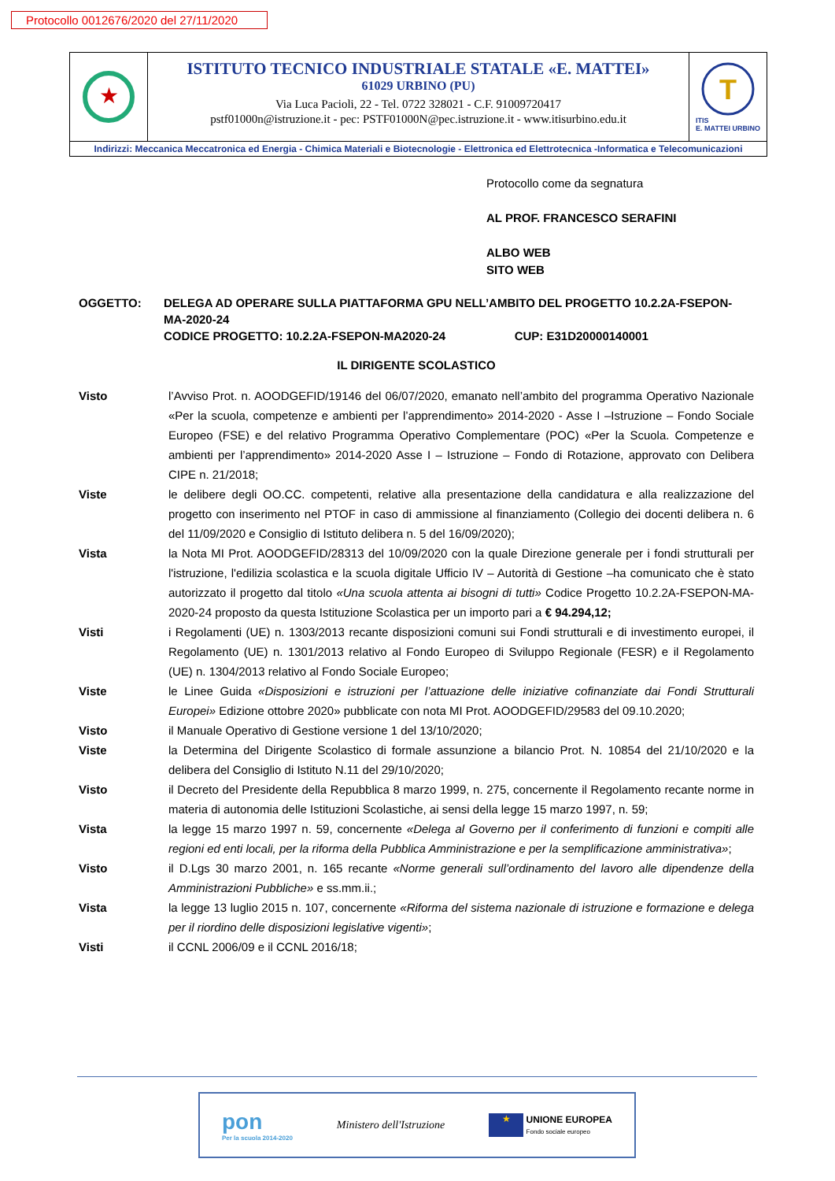Protocollo 0012676/2020 del 27/11/2020
★
ISTITUTO TECNICO INDUSTRIALE STATALE «E. MATTEI»
61029 URBINO (PU)
Via Luca Pacioli, 22 - Tel. 0722 328021 - C.F. 91009720417
pstf01000n@istruzione.it - pec: PSTF01000N@pec.istruzione.it - www.itisurbino.edu.it
T
ITIS
E. MATTEI URBINO
Indirizzi: Meccanica Meccatronica ed Energia - Chimica Materiali e Biotecnologie - Elettronica ed Elettrotecnica -Informatica e Telecomunicazioni
Protocollo come da segnatura
AL PROF. FRANCESCO SERAFINI
ALBO WEB
SITO WEB
OGGETTO: DELEGA AD OPERARE SULLA PIATTAFORMA GPU NELL’AMBITO DEL PROGETTO 10.2.2A-FSEPON-MA-2020-24
CODICE PROGETTO: 10.2.2A-FSEPON-MA2020-24 CUP: E31D20000140001
IL DIRIGENTE SCOLASTICO
Visto l’Avviso Prot. n. AOODGEFID/19146 del 06/07/2020, emanato nell’ambito del programma Operativo Nazionale «Per la scuola, competenze e ambienti per l’apprendimento» 2014-2020 - Asse I –Istruzione – Fondo Sociale Europeo (FSE) e del relativo Programma Operativo Complementare (POC) «Per la Scuola. Competenze e ambienti per l’apprendimento» 2014-2020 Asse I – Istruzione – Fondo di Rotazione, approvato con Delibera CIPE n. 21/2018;
Viste le delibere degli OO.CC. competenti, relative alla presentazione della candidatura e alla realizzazione del progetto con inserimento nel PTOF in caso di ammissione al finanziamento (Collegio dei docenti delibera n. 6 del 11/09/2020 e Consiglio di Istituto delibera n. 5 del 16/09/2020);
Vista la Nota MI Prot. AOODGEFID/28313 del 10/09/2020 con la quale Direzione generale per i fondi strutturali per l'istruzione, l'edilizia scolastica e la scuola digitale Ufficio IV – Autorità di Gestione –ha comunicato che è stato autorizzato il progetto dal titolo «Una scuola attenta ai bisogni di tutti» Codice Progetto 10.2.2A-FSEPON-MA-2020-24 proposto da questa Istituzione Scolastica per un importo pari a € 94.294,12;
Visti i Regolamenti (UE) n. 1303/2013 recante disposizioni comuni sui Fondi strutturali e di investimento europei, il Regolamento (UE) n. 1301/2013 relativo al Fondo Europeo di Sviluppo Regionale (FESR) e il Regolamento (UE) n. 1304/2013 relativo al Fondo Sociale Europeo;
Viste le Linee Guida «Disposizioni e istruzioni per l’attuazione delle iniziative cofinanziate dai Fondi Strutturali Europei» Edizione ottobre 2020» pubblicate con nota MI Prot. AOODGEFID/29583 del 09.10.2020;
Visto il Manuale Operativo di Gestione versione 1 del 13/10/2020;
Viste la Determina del Dirigente Scolastico di formale assunzione a bilancio Prot. N. 10854 del 21/10/2020 e la delibera del Consiglio di Istituto N.11 del 29/10/2020;
Visto il Decreto del Presidente della Repubblica 8 marzo 1999, n. 275, concernente il Regolamento recante norme in materia di autonomia delle Istituzioni Scolastiche, ai sensi della legge 15 marzo 1997, n. 59;
Vista la legge 15 marzo 1997 n. 59, concernente «Delega al Governo per il conferimento di funzioni e compiti alle regioni ed enti locali, per la riforma della Pubblica Amministrazione e per la semplificazione amministrativa»;
Visto il D.Lgs 30 marzo 2001, n. 165 recante «Norme generali sull’ordinamento del lavoro alle dipendenze della Amministrazioni Pubbliche» e ss.mm.ii.;
Vista la legge 13 luglio 2015 n. 107, concernente «Riforma del sistema nazionale di istruzione e formazione e delega per il riordino delle disposizioni legislative vigenti»;
Visti il CCNL 2006/09 e il CCNL 2016/18;
pon
Per la scuola 2014-2020
Ministero dell'Istruzione
★ UNIONE EUROPEA
Fondo sociale europeo